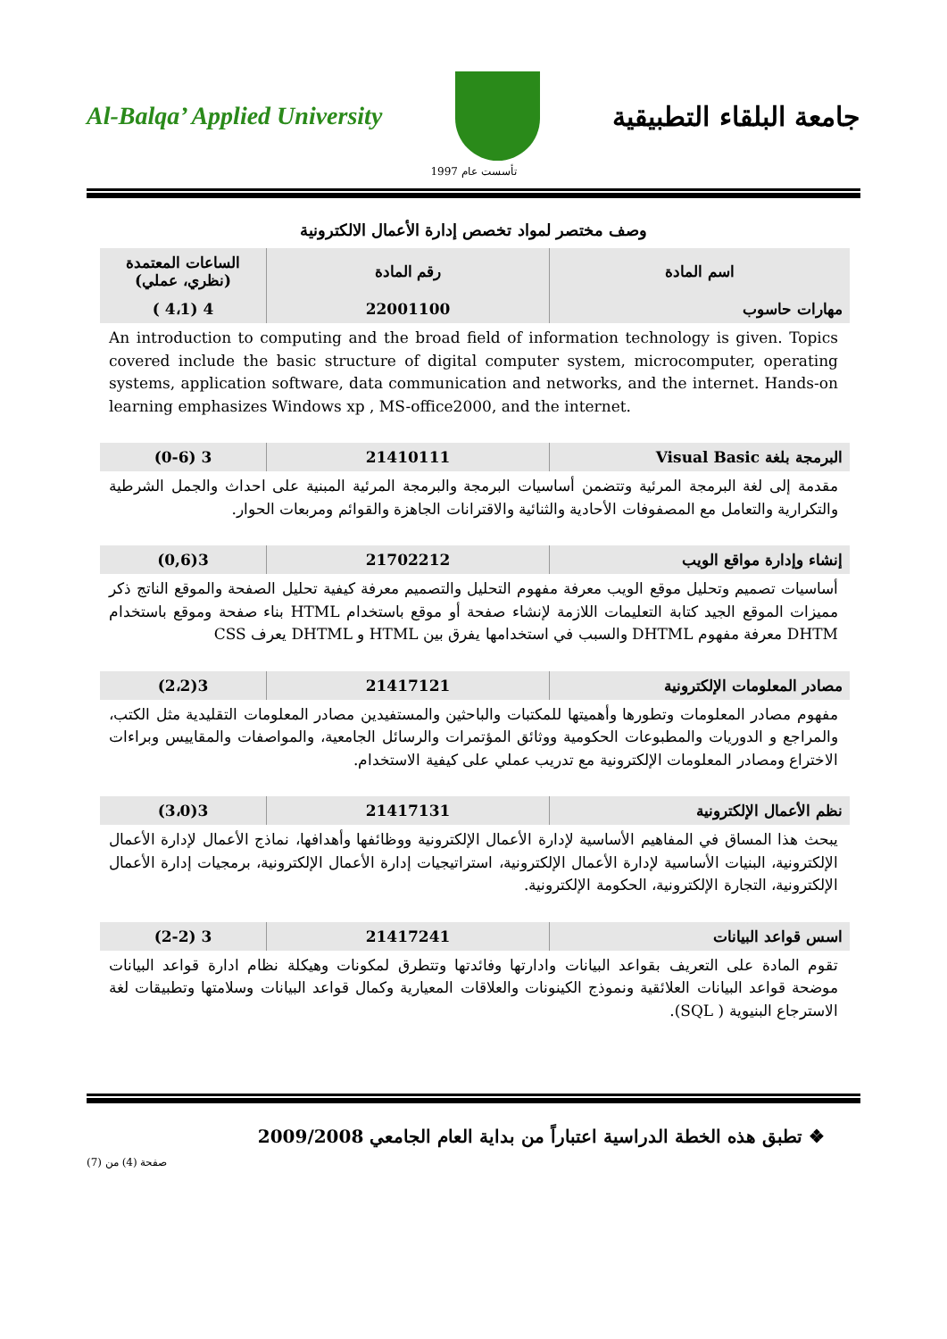Al-Balqa’ Applied University جامعة البلقاء التطبيقية
تأسست عام 1997
وصف مختصر لمواد تخصص إدارة الأعمال الالكترونية
| اسم المادة | رقم المادة | الساعات المعتمدة (نظري، عملي) |
| --- | --- | --- |
| مهارات حاسوب | 22001100 | 4 (4،1 ) |
An introduction to computing and the broad field of information technology is given. Topics covered include the basic structure of digital computer system, microcomputer, operating systems, application software, data communication and networks, and the internet. Hands-on learning emphasizes Windows xp , MS-office2000, and the internet.
| البرمجة بلغة Visual Basic | 21410111 | 3 (0-6) |
مقدمة إلى لغة البرمجة المرئية وتتضمن أساسيات البرمجة والبرمجة المرئية المبنية على احداث والجمل الشرطية والتكرارية والتعامل مع المصفوفات الأحادية والثنائية والاقترانات الجاهزة والقوائم ومربعات الحوار.
| إنشاء وإدارة مواقع الويب | 21702212 | 3(0,6) |
أساسيات تصميم وتحليل موقع الويب معرفة مفهوم التحليل والتصميم معرفة كيفية تحليل الصفحة والموقع الناتج ذكر مميزات الموقع الجيد كتابة التعليمات اللازمة لإنشاء صفحة أو موقع باستخدام HTML بناء صفحة وموقع باستخدام DHTM معرفة مفهوم DHTML والسبب في استخدامها يفرق بين HTML و DHTML يعرف CSS
| مصادر المعلومات الإلكترونية | 21417121 | 3(2،2) |
مفهوم مصادر المعلومات وتطورها وأهميتها للمكتبات والباحثين والمستفيدين مصادر المعلومات التقليدية مثل الكتب، والمراجع و الدوريات والمطبوعات الحكومية ووثائق المؤتمرات والرسائل الجامعية، والمواصفات والمقاييس وبراءات الاختراع ومصادر المعلومات الإلكترونية مع تدريب عملي على كيفية الاستخدام.
| نظم الأعمال الإلكترونية | 21417131 | 3(3،0) |
يبحث هذا المساق في المفاهيم الأساسية لإدارة الأعمال الإلكترونية ووظائفها وأهدافها، نماذج الأعمال لإدارة الأعمال الإلكترونية، البنيات الأساسية لإدارة الأعمال الإلكترونية، استراتيجيات إدارة الأعمال الإلكترونية، برمجيات إدارة الأعمال الإلكترونية، التجارة الإلكترونية، الحكومة الإلكترونية.
| اسس قواعد البيانات | 21417241 | 3 (2-2) |
تقوم المادة على التعريف بقواعد البيانات وادارتها وفائدتها وتتطرق لمكونات وهيكلة نظام ادارة قواعد البيانات موضحة قواعد البيانات العلائقية ونموذج الكينونات والعلاقات المعيارية وكمال قواعد البيانات وسلامتها وتطبيقات لغة الاسترجاع البنيوية ( SQL).
❖ تطبق هذه الخطة الدراسية اعتباراً من بداية العام الجامعي 2009/2008
صفحة (4) من (7)